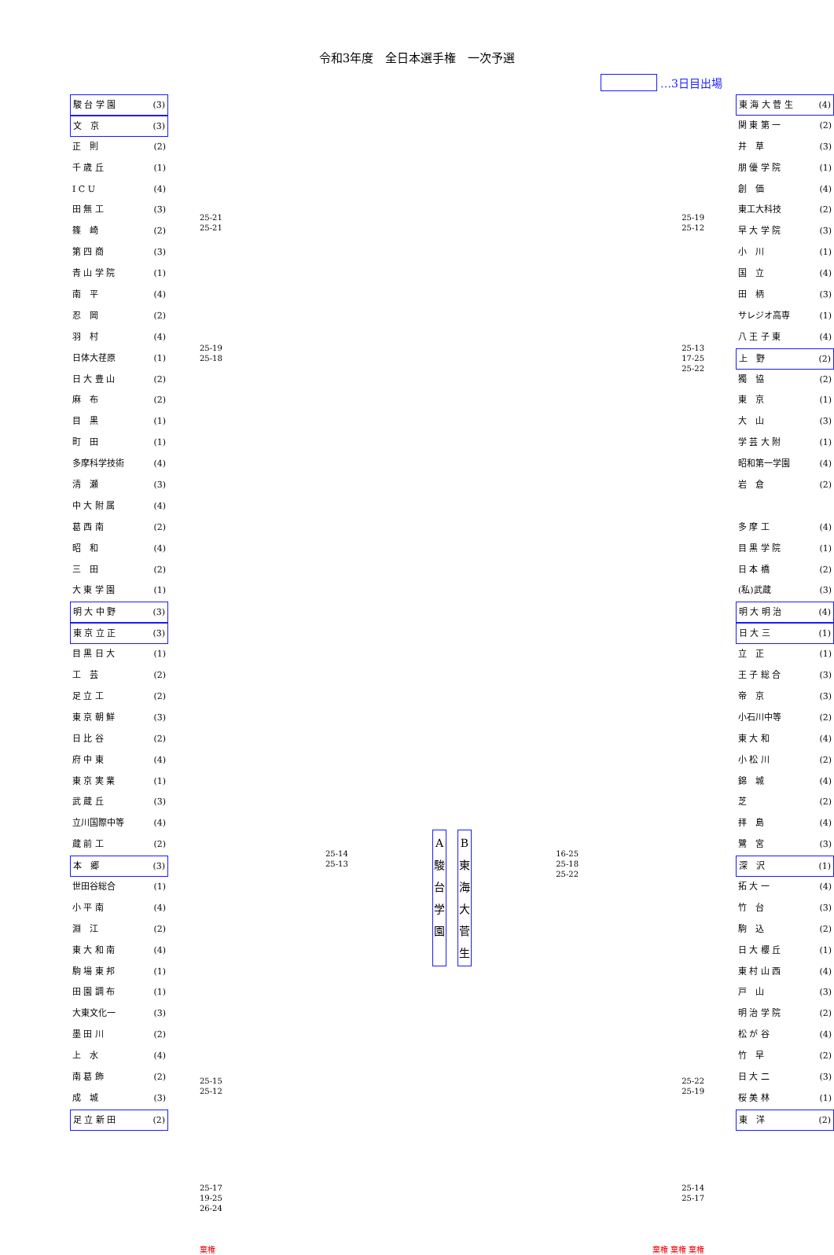令和3年度　全日本選手権　一次予選
…3日目出場
駿 台 学 園 (3)
文　京 (3)
正　則 (2)
千 歳 丘 (1)
I C U (4)
田 無 工 (3)
篠　崎 (2)
第 四 商 (3)
青 山 学 院 (1)
南　平 (4)
忍　岡 (2)
羽　村 (4)
日体大荏原 (1)
日 大 豊 山 (2)
麻　布 (2)
目　黒 (1)
町　田 (1)
多摩科学技術 (4)
清　瀬 (3)
中 大 附 属 (4)
葛 西 南 (2)
昭　和 (4)
三　田 (2)
大 東 学 園 (1)
明 大 中 野 (3)
東 京 立 正 (3)
目 黒 日 大 (1)
工　芸 (2)
足 立 工 (2)
東 京 朝 鮮 (3)
日 比 谷 (2)
府 中 東 (4)
東 京 実 業 (1)
武 蔵 丘 (3)
立川国際中等 (4)
蔵 前 工 (2)
本　郷 (3)
世田谷総合 (1)
小 平 南 (4)
淵　江 (2)
東 大 和 南 (4)
駒 場 東 邦 (1)
田 園 調 布 (1)
大東文化一 (3)
墨 田 川 (2)
上　水 (4)
南 葛 飾 (2)
成　城 (3)
足 立 新 田 (2)
25-21
25-21
25-19
25-12
25-19
25-18
25-13
17-25
25-22
A
駿
台
学
園
B
東
海
大
菅
生
25-14
25-13
16-25
25-18
25-22
25-15
25-12
25-22
25-19
25-17
19-25
26-24
25-14
25-17
棄権 棄権 棄権 棄権
東 海 大 菅 生 (4)
関 東 第 一 (2)
井　草 (3)
朋 優 学 院 (1)
創　価 (4)
東工大科技 (2)
早 大 学 院 (3)
小　川 (1)
国　立 (4)
田　柄 (3)
サレジオ高専 (1)
八 王 子 東 (4)
上　野 (2)
獨　協 (2)
東　京 (1)
大　山 (3)
学 芸 大 附 (1)
昭和第一学園 (4)
岩　倉 (2)
多 摩 工 (4)
目 黒 学 院 (1)
日 本 橋 (2)
(私)武蔵 (3)
明 大 明 治 (4)
日 大 三 (1)
立　正 (1)
王 子 総 合 (3)
帝　京 (3)
小石川中等 (2)
東 大 和 (4)
小 松 川 (2)
錦　城 (4)
芝 (2)
拝　島 (4)
鷺　宮 (3)
深　沢 (1)
拓 大 一 (4)
竹　台 (3)
駒　込 (2)
日 大 櫻 丘 (1)
東 村 山 西 (4)
戸　山 (3)
明 治 学 院 (2)
松 が 谷 (4)
竹　早 (2)
日 大 二 (3)
桜 美 林 (1)
東　洋 (2)